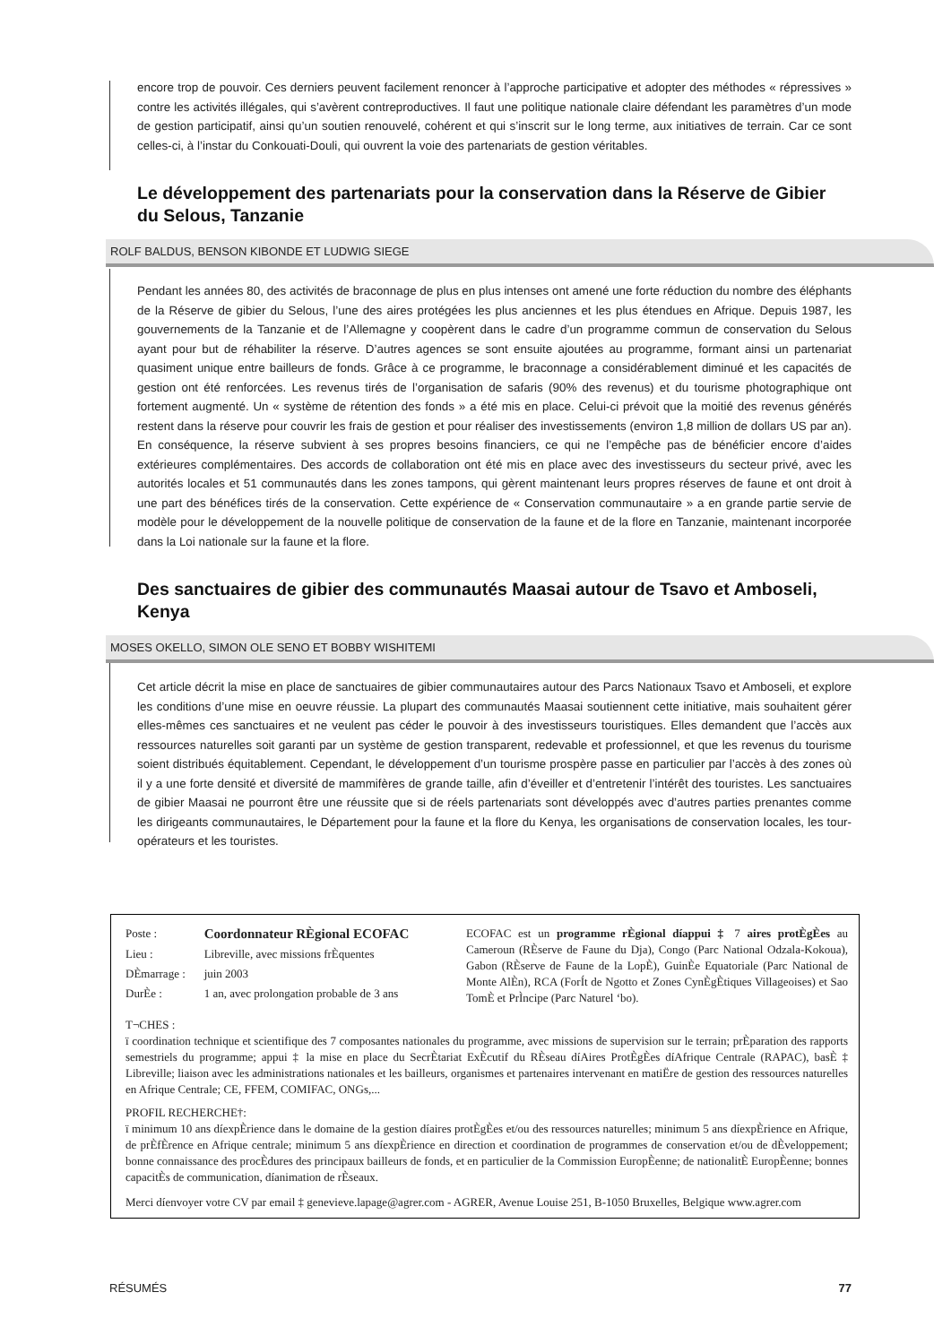encore trop de pouvoir. Ces derniers peuvent facilement renoncer à l’approche participative et adopter des méthodes « répressives » contre les activités illégales, qui s’avèrent contreproductives. Il faut une politique nationale claire défendant les paramètres d’un mode de gestion participatif, ainsi qu’un soutien renouvelé, cohérent et qui s’inscrit sur le long terme, aux initiatives de terrain. Car ce sont celles-ci, à l’instar du Conkouati-Douli, qui ouvrent la voie des partenariats de gestion véritables.
Le développement des partenariats pour la conservation dans la Réserve de Gibier du Selous, Tanzanie
ROLF BALDUS, BENSON KIBONDE ET LUDWIG SIEGE
Pendant les années 80, des activités de braconnage de plus en plus intenses ont amené une forte réduction du nombre des éléphants de la Réserve de gibier du Selous, l’une des aires protégées les plus anciennes et les plus étendues en Afrique. Depuis 1987, les gouvernements de la Tanzanie et de l’Allemagne y coopèrent dans le cadre d’un programme commun de conservation du Selous ayant pour but de réhabiliter la réserve. D’autres agences se sont ensuite ajoutées au programme, formant ainsi un partenariat quasiment unique entre bailleurs de fonds. Grâce à ce programme, le braconnage a considérablement diminué et les capacités de gestion ont été renforcées. Les revenus tirés de l’organisation de safaris (90% des revenus) et du tourisme photographique ont fortement augmenté. Un « système de rétention des fonds » a été mis en place. Celui-ci prévoit que la moitié des revenus générés restent dans la réserve pour couvrir les frais de gestion et pour réaliser des investissements (environ 1,8 million de dollars US par an). En conséquence, la réserve subvient à ses propres besoins financiers, ce qui ne l’empêche pas de bénéficier encore d’aides extérieures complémentaires. Des accords de collaboration ont été mis en place avec des investisseurs du secteur privé, avec les autorités locales et 51 communautés dans les zones tampons, qui gèrent maintenant leurs propres réserves de faune et ont droit à une part des bénéfices tirés de la conservation. Cette expérience de « Conservation communautaire » a en grande partie servie de modèle pour le développement de la nouvelle politique de conservation de la faune et de la flore en Tanzanie, maintenant incorporée dans la Loi nationale sur la faune et la flore.
Des sanctuaires de gibier des communautés Maasai autour de Tsavo et Amboseli, Kenya
MOSES OKELLO, SIMON OLE SENO ET BOBBY WISHITEMI
Cet article décrit la mise en place de sanctuaires de gibier communautaires autour des Parcs Nationaux Tsavo et Amboseli, et explore les conditions d’une mise en oeuvre réussie. La plupart des communautés Maasai soutiennent cette initiative, mais souhaitent gérer elles-mêmes ces sanctuaires et ne veulent pas céder le pouvoir à des investisseurs touristiques. Elles demandent que l’accès aux ressources naturelles soit garanti par un système de gestion transparent, redevable et professionnel, et que les revenus du tourisme soient distribués équitablement. Cependant, le développement d’un tourisme prospère passe en particulier par l’accès à des zones où il y a une forte densité et diversité de mammifères de grande taille, afin d’éveiller et d’entretenir l’intérêt des touristes. Les sanctuaires de gibier Maasai ne pourront être une réussite que si de réels partenariats sont développés avec d’autres parties prenantes comme les dirigeants communautaires, le Département pour la faune et la flore du Kenya, les organisations de conservation locales, les tour-opérateurs et les touristes.
| Poste : | Coordonnateur RÈgional ECOFAC |
| Lieu : | Libreville, avec missions frÈquentes |
| DÈmarrage : | juin 2003 |
| DurÈe : | 1 an, avec prolongation probable de 3 ans |
ECOFAC est un programme rÈgional díappui ‡ 7 aires protÈgÈes au Cameroun (RÈserve de Faune du Dja), Congo (Parc National Odzala-Kokoua), Gabon (RÈserve de Faune de la LopÈ), GuinÈe Equatoriale (Parc National de Monte AlÈn), RCA (ForÍt de Ngotto et Zones CynÈgÈtiques Villageoises) et Sao TomÈ et PrÌncipe (Parc Naturel ‘bo).
T¬CHES :
ï coordination technique et scientifique des 7 composantes nationales du programme, avec missions de supervision sur le terrain; prÈparation des rapports semestriels du programme; appui ‡ la mise en place du SecrÈtariat ExÈcutif du RÈseau díAires ProtÈgÈes díAfrique Centrale (RAPAC), basÈ ‡ Libreville; liaison avec les administrations nationales et les bailleurs, organismes et partenaires intervenant en matiËre de gestion des ressources naturelles en Afrique Centrale; CE, FFEM, COMIFAC, ONGs,...
PROFIL RECHERCHE†:
ï minimum 10 ans díexpÈrience dans le domaine de la gestion díaires protÈgÈes et/ou des ressources naturelles; minimum 5 ans díexpÈrience en Afrique, de prÈfÈrence en Afrique centrale; minimum 5 ans díexpÈrience en direction et coordination de programmes de conservation et/ou de dÈveloppement; bonne connaissance des procÈdures des principaux bailleurs de fonds, et en particulier de la Commission EuropÈenne; de nationalitÈ EuropÈenne; bonnes capacitÈs de communication, díanimation de rÈseaux.
Merci díenvoyer votre CV par email ‡ genevieve.lapage@agrer.com - AGRER, Avenue Louise 251, B-1050 Bruxelles, Belgique www.agrer.com
RÉSUMÉS 77